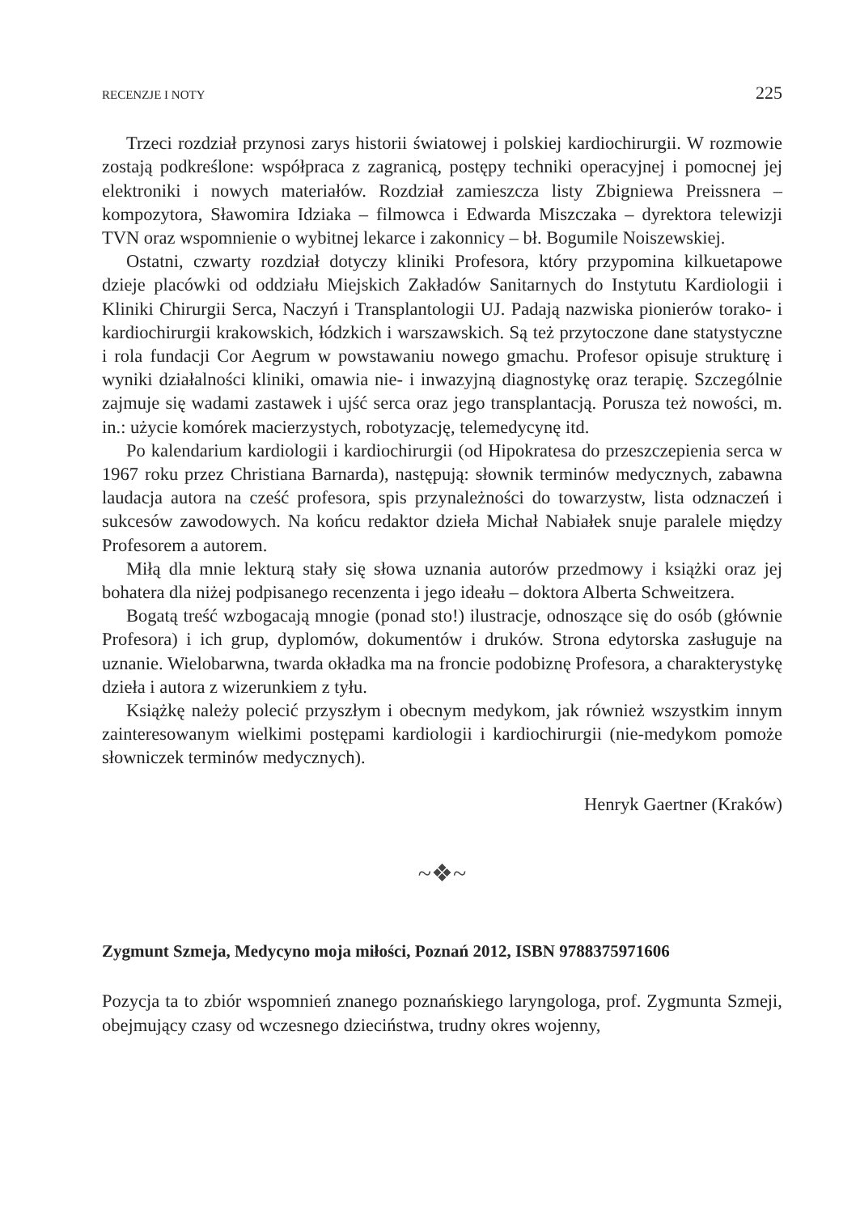RECENZJE I NOTY 225
Trzeci rozdział przynosi zarys historii światowej i polskiej kardiochirurgii. W rozmowie zostają podkreślone: współpraca z zagranicą, postępy techniki operacyjnej i pomocnej jej elektroniki i nowych materiałów. Rozdział zamieszcza listy Zbigniewa Preissnera – kompozytora, Sławomira Idziaka – filmowca i Edwarda Miszczaka – dyrektora telewizji TVN oraz wspomnienie o wybitnej lekarce i zakonnicy – bł. Bogumile Noiszewskiej.
Ostatni, czwarty rozdział dotyczy kliniki Profesora, który przypomina kilkuetapowe dzieje placówki od oddziału Miejskich Zakładów Sanitarnych do Instytutu Kardiologii i Kliniki Chirurgii Serca, Naczyń i Transplantologii UJ. Padają nazwiska pionierów torako- i kardiochirurgii krakowskich, łódzkich i warszawskich. Są też przytoczone dane statystyczne i rola fundacji Cor Aegrum w powstawaniu nowego gmachu. Profesor opisuje strukturę i wyniki działalności kliniki, omawia nie- i inwazyjną diagnostykę oraz terapię. Szczególnie zajmuje się wadami zastawek i ujść serca oraz jego transplantacją. Porusza też nowości, m. in.: użycie komórek macierzystych, robotyzację, telemedycynę itd.
Po kalendarium kardiologii i kardiochirurgii (od Hipokratesa do przeszczepienia serca w 1967 roku przez Christiana Barnarda), następują: słownik terminów medycznych, zabawna laudacja autora na cześć profesora, spis przynależności do towarzystw, lista odznaczeń i sukcesów zawodowych. Na końcu redaktor dzieła Michał Nabiałek snuje paralele między Profesorem a autorem.
Miłą dla mnie lekturą stały się słowa uznania autorów przedmowy i książki oraz jej bohatera dla niżej podpisanego recenzenta i jego ideału – doktora Alberta Schweitzera.
Bogatą treść wzbogacają mnogie (ponad sto!) ilustracje, odnoszące się do osób (głównie Profesora) i ich grup, dyplomów, dokumentów i druków. Strona edytorska zasługuje na uznanie. Wielobarwna, twarda okładka ma na froncie podobiznę Profesora, a charakterystykę dzieła i autora z wizerunkiem z tyłu.
Książkę należy polecić przyszłym i obecnym medykom, jak również wszystkim innym zainteresowanym wielkimi postępami kardiologii i kardiochirurgii (nie-medykom pomoże słowniczek terminów medycznych).
Henryk Gaertner (Kraków)
~❖~
Zygmunt Szmeja, Medycyno moja miłości, Poznań 2012, ISBN 9788375971606
Pozycja ta to zbiór wspomnień znanego poznańskiego laryngologa, prof. Zygmunta Szmeji, obejmujący czasy od wczesnego dzieciństwa, trudny okres wojenny,